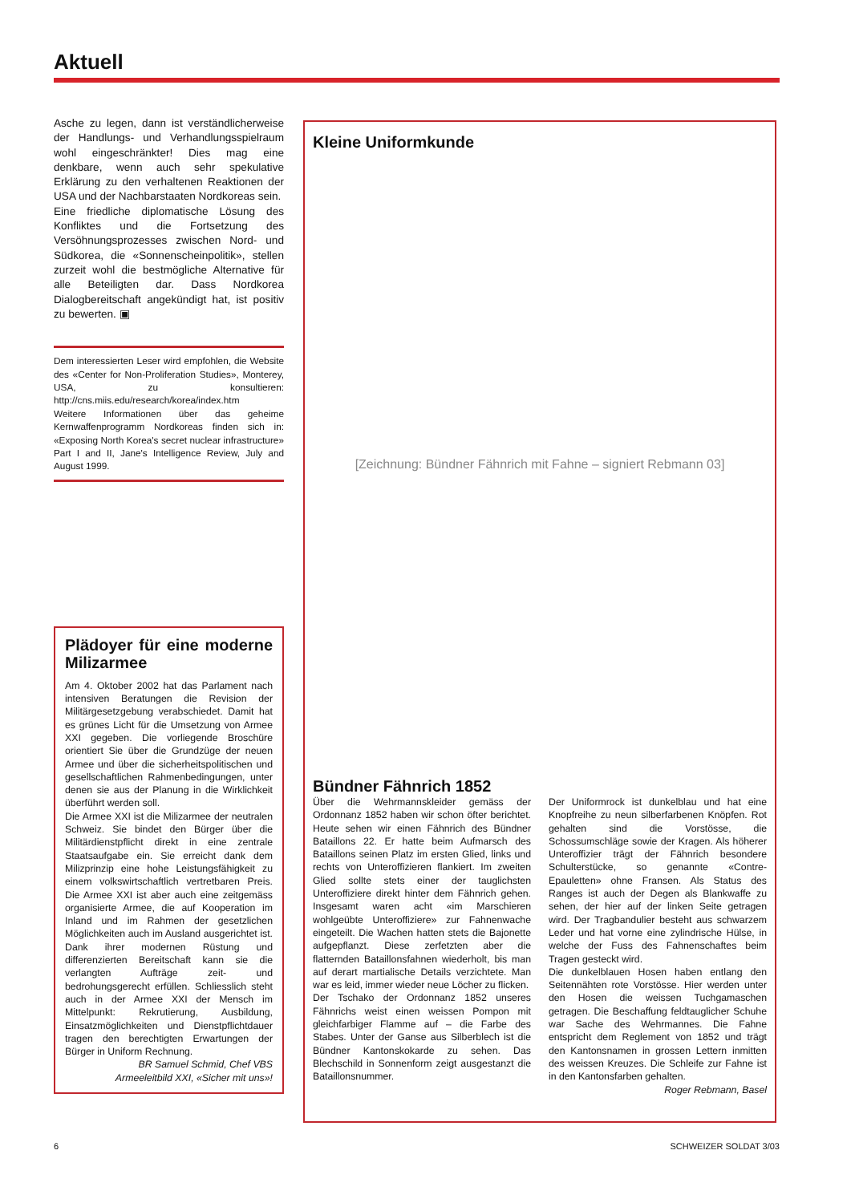Aktuell
Asche zu legen, dann ist verständlicherweise der Handlungs- und Verhandlungsspielraum wohl eingeschränkter! Dies mag eine denkbare, wenn auch sehr spekulative Erklärung zu den verhaltenen Reaktionen der USA und der Nachbarstaaten Nordkoreas sein.
Eine friedliche diplomatische Lösung des Konfliktes und die Fortsetzung des Versöhnungsprozesses zwischen Nord- und Südkorea, die «Sonnenscheinpolitik», stellen zurzeit wohl die bestmögliche Alternative für alle Beteiligten dar. Dass Nordkorea Dialogbereitschaft angekündigt hat, ist positiv zu bewerten. ▣
Dem interessierten Leser wird empfohlen, die Website des «Center for Non-Proliferation Studies», Monterey, USA, zu konsultieren: http://cns.miis.edu/research/korea/index.htm
Weitere Informationen über das geheime Kernwaffenprogramm Nordkoreas finden sich in: «Exposing North Korea's secret nuclear infrastructure» Part I and II, Jane's Intelligence Review, July and August 1999.
Plädoyer für eine moderne Milizarmee
Am 4. Oktober 2002 hat das Parlament nach intensiven Beratungen die Revision der Militärgesetzgebung verabschiedet. Damit hat es grünes Licht für die Umsetzung von Armee XXI gegeben. Die vorliegende Broschüre orientiert Sie über die Grundzüge der neuen Armee und über die sicherheitspolitischen und gesellschaftlichen Rahmenbedingungen, unter denen sie aus der Planung in die Wirklichkeit überführt werden soll.
Die Armee XXI ist die Milizarmee der neutralen Schweiz. Sie bindet den Bürger über die Militärdienstpflicht direkt in eine zentrale Staatsaufgabe ein. Sie erreicht dank dem Milizprinzip eine hohe Leistungsfähigkeit zu einem volkswirtschaftlich vertretbaren Preis. Die Armee XXI ist aber auch eine zeitgemäss organisierte Armee, die auf Kooperation im Inland und im Rahmen der gesetzlichen Möglichkeiten auch im Ausland ausgerichtet ist. Dank ihrer modernen Rüstung und differenzierten Bereitschaft kann sie die verlangten Aufträge zeit- und bedrohungsgerecht erfüllen. Schliesslich steht auch in der Armee XXI der Mensch im Mittelpunkt: Rekrutierung, Ausbildung, Einsatzmöglichkeiten und Dienstpflichtdauer tragen den berechtigten Erwartungen der Bürger in Uniform Rechnung.
BR Samuel Schmid, Chef VBS
Armeeleitbild XXI, «Sicher mit uns»!
Kleine Uniformkunde
[Zeichnung: Bündner Fähnrich mit Fahne – signiert Rebmann 03]
Bündner Fähnrich 1852
Über die Wehrmannskleider gemäss der Ordonnanz 1852 haben wir schon öfter berichtet. Heute sehen wir einen Fähnrich des Bündner Bataillons 22. Er hatte beim Aufmarsch des Bataillons seinen Platz im ersten Glied, links und rechts von Unteroffizieren flankiert. Im zweiten Glied sollte stets einer der tauglichsten Unteroffiziere direkt hinter dem Fähnrich gehen. Insgesamt waren acht «im Marschieren wohlgeübte Unteroffiziere» zur Fahnenwache eingeteilt. Die Wachen hatten stets die Bajonette aufgepflanzt. Diese zerfetzten aber die flatternden Bataillonsfahnen wiederholt, bis man auf derart martialische Details verzichtete. Man war es leid, immer wieder neue Löcher zu flicken.
Der Tschako der Ordonnanz 1852 unseres Fähnrichs weist einen weissen Pompon mit gleichfarbiger Flamme auf – die Farbe des Stabes. Unter der Ganse aus Silberblech ist die Bündner Kantonskokarde zu sehen. Das Blechschild in Sonnenform zeigt ausgestanzt die Bataillonsnummer.
Der Uniformrock ist dunkelblau und hat eine Knopfreihe zu neun silberfarbenen Knöpfen. Rot gehalten sind die Vorstösse, die Schossumschläge sowie der Kragen. Als höherer Unteroffizier trägt der Fähnrich besondere Schulterstücke, so genannte «Contre-Epauletten» ohne Fransen. Als Status des Ranges ist auch der Degen als Blankwaffe zu sehen, der hier auf der linken Seite getragen wird. Der Tragbandulier besteht aus schwarzem Leder und hat vorne eine zylindrische Hülse, in welche der Fuss des Fahnenschaftes beim Tragen gesteckt wird.
Die dunkelblauen Hosen haben entlang den Seitennähten rote Vorstösse. Hier werden unter den Hosen die weissen Tuchgamaschen getragen. Die Beschaffung feldtauglicher Schuhe war Sache des Wehrmannes. Die Fahne entspricht dem Reglement von 1852 und trägt den Kantonsnamen in grossen Lettern inmitten des weissen Kreuzes. Die Schleife zur Fahne ist in den Kantonsfarben gehalten. Roger Rebmann, Basel
6 SCHWEIZER SOLDAT 3/03